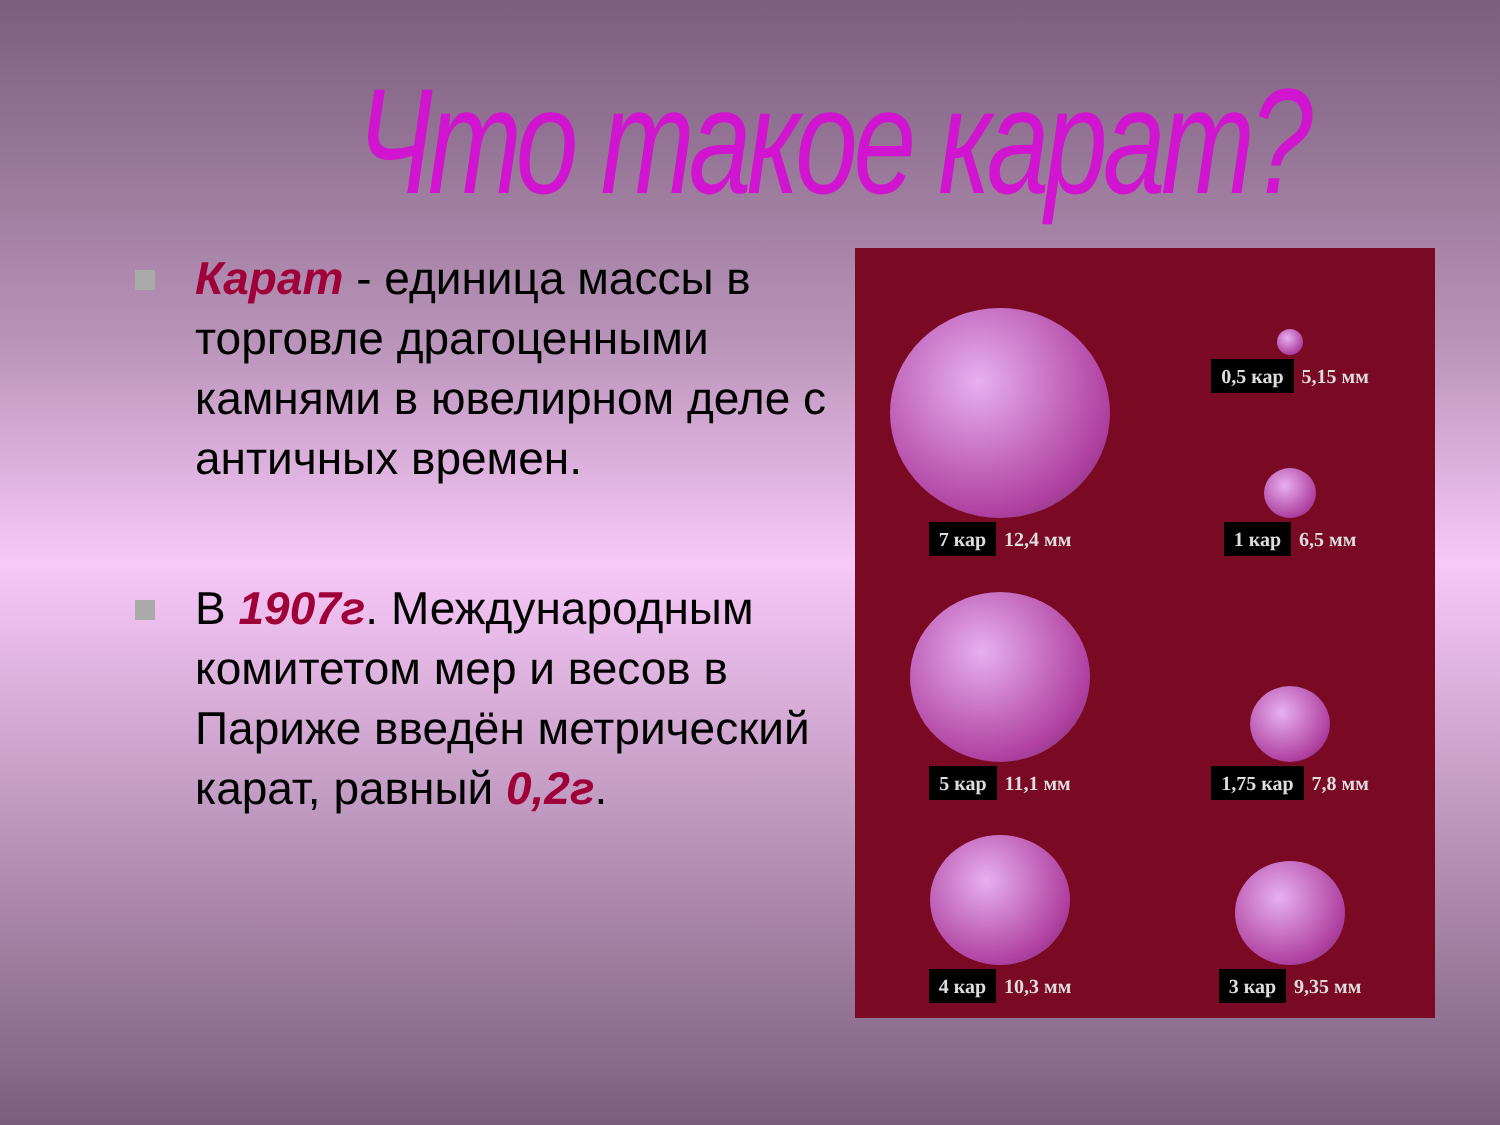Что такое карат?
Карат - единица массы в торговле драгоценными камнями в ювелирном деле с античных времен.
В 1907г. Международным комитетом мер и весов в Париже введён метрический карат, равный 0,2г.
7 кар 12,4 мм
0,5 кар 5,15 мм
1 кар 6,5 мм
5 кар 11,1 мм
1,75 кар 7,8 мм
4 кар 10,3 мм
3 кар 9,35 мм